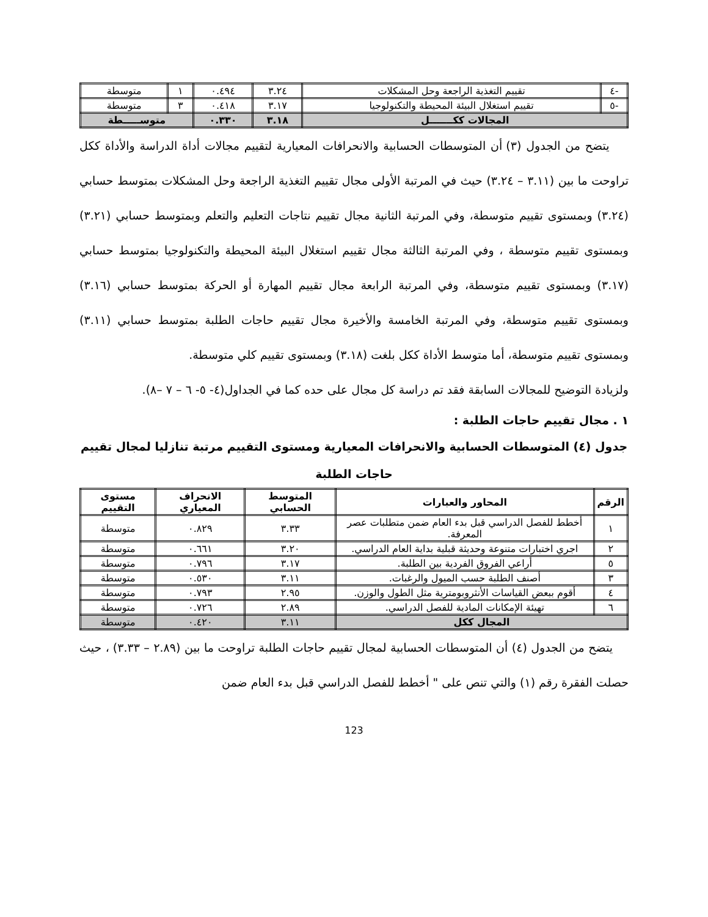| -٤ | تقييم التغذية الراجعة وحل المشكلات | ٣.٢٤ | ٠.٤٩٤ | ١ | متوسطة |
| -٥ | تقييم استغلال البيئة المحيطة والتكنولوجيا | ٣.١٧ | ٠.٤١٨ | ٣ | متوسطة |
| المجالات ككـــــــل | | ٣.١٨ | ٠.٣٣٠ | متوســـــطة | |
يتضح من الجدول (٣) أن المتوسطات الحسابية والانحرافات المعيارية لتقييم مجالات أداة الدراسة والأداة ككل تراوحت ما بين (٣.١١ – ٣.٢٤) حيث في المرتبة الأولى مجال تقييم التغذية الراجعة وحل المشكلات بمتوسط حسابي (٣.٢٤) وبمستوى تقييم متوسطة، وفي المرتبة الثانية مجال تقييم نتاجات التعليم والتعلم وبمتوسط حسابي (٣.٢١) وبمستوى تقييم متوسطة ، وفي المرتبة الثالثة مجال تقييم استغلال البيئة المحيطة والتكنولوجيا بمتوسط حسابي (٣.١٧) وبمستوى تقييم متوسطة، وفي المرتبة الرابعة مجال تقييم المهارة أو الحركة بمتوسط حسابي (٣.١٦) وبمستوى تقييم متوسطة، وفي المرتبة الخامسة والأخيرة مجال تقييم حاجات الطلبة بمتوسط حسابي (٣.١١) وبمستوى تقييم متوسطة، أما متوسط الأداة ككل بلغت (٣.١٨) وبمستوى تقييم كلي متوسطة.
ولزيادة التوضيح للمجالات السابقة فقد تم دراسة كل مجال على حده كما في الجداول(٤- ٥- ٦ – ٧ –٨).
١ . مجال تقييم حاجات الطلبة :
جدول (٤) المتوسطات الحسابية والانحرافات المعيارية ومستوى التقييم مرتبة تنازليا لمجال تقييم حاجات الطلبة
| الرقم | المحاور والعبارات | المتوسط الحسابي | الانحراف المعياري | مستوى التقييم |
| --- | --- | --- | --- | --- |
| ١ | أخطط للفصل الدراسي قبل بدء العام ضمن متطلبات عصر المعرفة. | ٣.٣٣ | ٠.٨٢٩ | متوسطة |
| ٢ | اجري اختبارات متنوعة وحديثة قبلية بداية العام الدراسي. | ٣.٢٠ | ٠.٦٦١ | متوسطة |
| ٥ | أراعي الفروق الفردية بين الطلبة. | ٣.١٧ | ٠.٧٩٦ | متوسطة |
| ٣ | أصنف الطلبة حسب الميول والرغبات. | ٣.١١ | ٠.٥٣٠ | متوسطة |
| ٤ | أقوم ببعض القياسات الأنثروبومترية مثل الطول والوزن. | ٢.٩٥ | ٠.٧٩٣ | متوسطة |
| ٦ | تهيئة الإمكانات المادية للفصل الدراسي. | ٢.٨٩ | ٠.٧٢٦ | متوسطة |
| المجال ككل | | ٣.١١ | ٠.٤٢٠ | متوسطة |
يتضح من الجدول (٤) أن المتوسطات الحسابية لمجال تقييم حاجات الطلبة تراوحت ما بين (٢.٨٩ – ٣.٣٣) ، حيث حصلت الفقرة رقم (١) والتي تنص على " أخطط للفصل الدراسي قبل بدء العام ضمن
123